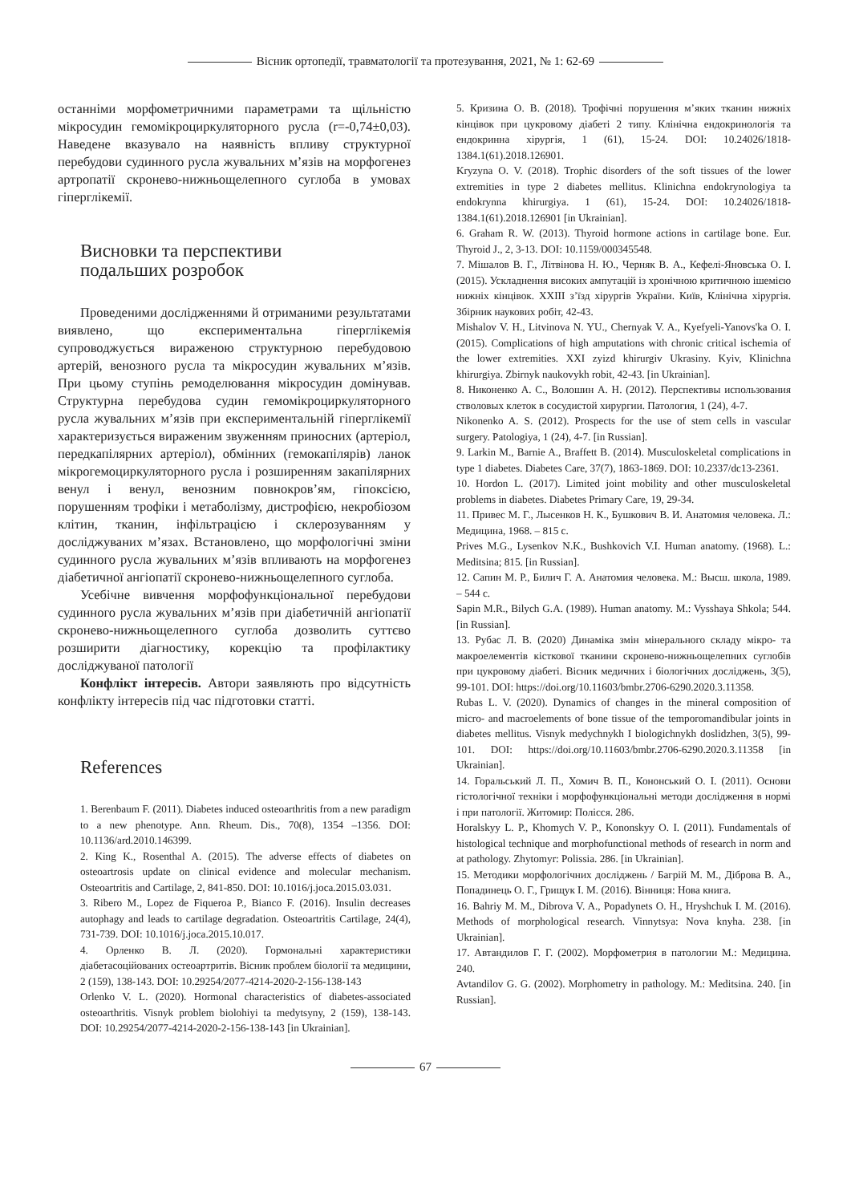Вісник ортопедії, травматології та протезування, 2021, № 1: 62-69
останніми морфометричними параметрами та щільністю мікросудин гемомікроциркуляторного русла (r=-0,74±0,03). Наведене вказувало на наявність впливу структурної перебудови судинного русла жувальних м’язів на морфогенез артропатії скронево-нижньощелепного суглоба в умовах гіперглікемії.
Висновки та перспективи
подальших розробок
Проведеними дослідженнями й отриманими результатами виявлено, що експериментальна гіперглікемія супроводжується вираженою структурною перебудовою артерій, венозного русла та мікросудин жувальних м’язів. При цьому ступінь ремоделювання мікросудин домінував. Структурна перебудова судин гемомікроциркуляторного русла жувальних м’язів при експериментальній гіперглікемії характеризується вираженим звуженням приносних (артеріол, передкапілярних артеріол), обмінних (гемокапілярів) ланок мікрогемоциркуляторного русла і розширенням закапілярних венул і венул, венозним повнокров’ям, гіпоксією, порушенням трофіки і метаболізму, дистрофією, некробіозом клітин, тканин, інфільтрацією і склерозуванням у досліджуваних м’язах. Встановлено, що морфологічні зміни судинного русла жувальних м’язів впливають на морфогенез діабетичної ангіопатії скронево-нижньощелепного суглоба.
Усебічне вивчення морфофункціональної перебудови судинного русла жувальних м’язів при діабетичній ангіопатії скронево-нижньощелепного суглоба дозволить суттєво розширити діагностику, корекцію та профілактику досліджуваної патології
Конфлікт інтересів. Автори заявляють про відсутність конфлікту інтересів під час підготовки статті.
References
1. Berenbaum F. (2011). Diabetes induced osteoarthritis from a new paradigm to a new phenotype. Ann. Rheum. Dis., 70(8), 1354 –1356. DOI: 10.1136/ard.2010.146399.
2. King K., Rosenthal A. (2015). The adverse effects of diabetes on osteoartrosis update on clinical evidence and molecular mechanism. Osteoartritis and Cartilage, 2, 841-850. DOI: 10.1016/j.joca.2015.03.031.
3. Ribero M., Lopez de Fiqueroa P., Bianco F. (2016). Insulin decreases autophagy and leads to cartilage degradation. Osteoartritis Cartilage, 24(4), 731-739. DOI: 10.1016/j.joca.2015.10.017.
4. Орленко В. Л. (2020). Гормональні характеристики діабетасоційованих остеоартритів. Вісник проблем біології та медицини, 2 (159), 138-143. DOI: 10.29254/2077-4214-2020-2-156-138-143
Orlenko V. L. (2020). Hormonal characteristics of diabetes-associated osteoarthritis. Visnyk problem biolohiyi ta medytsyny, 2 (159), 138-143. DOI: 10.29254/2077-4214-2020-2-156-138-143 [in Ukrainian].
5. Кризина О. В. (2018). Трофічні порушення м’яких тканин нижніх кінцівок при цукровому діабеті 2 типу. Клінічна ендокринологія та ендокринна хірургія, 1 (61), 15-24. DOI: 10.24026/1818-1384.1(61).2018.126901.
Kryzyna O. V. (2018). Trophic disorders of the soft tissues of the lower extremities in type 2 diabetes mellitus. Klinichna endokrynologiya ta endokrynna khirurgiya. 1 (61), 15-24. DOI: 10.24026/1818-1384.1(61).2018.126901 [in Ukrainian].
6. Graham R. W. (2013). Thyroid hormone actions in cartilage bone. Eur. Thyroid J., 2, 3-13. DOI: 10.1159/000345548.
7. Мішалов В. Г., Літвінова Н. Ю., Черняк В. А., Кефелі-Яновська О. І. (2015). Ускладнення високих ампутацій із хронічною критичною ішемією нижніх кінцівок. XXIII з’їзд хірургів України. Київ, Клінічна хірургія. Збірник наукових робіт, 42-43.
Mishalov V. H., Litvinova N. YU., Chernyak V. A., Kyefyeli-Yanovs'ka O. I. (2015). Complications of high amputations with chronic critical ischemia of the lower extremities. XXI zyizd khirurgiv Ukrasiny. Kyiv, Klinichna khirurgiya. Zbirnyk naukovykh robit, 42-43. [in Ukrainian].
8. Никоненко А. С., Волошин А. Н. (2012). Перспективы использования стволовых клеток в сосудистой хирургии. Патология, 1 (24), 4-7.
Nikonenko A. S. (2012). Prospects for the use of stem cells in vascular surgery. Patologiya, 1 (24), 4-7. [in Russian].
9. Larkin M., Barnie A., Braffett B. (2014). Musculoskeletal complications in type 1 diabetes. Diabetes Care, 37(7), 1863-1869. DOI: 10.2337/dc13-2361.
10. Hordon L. (2017). Limited joint mobility and other musculoskeletal problems in diabetes. Diabetes Primary Care, 19, 29-34.
11. Привес М. Г., Лысенков Н. К., Бушкович В. И. Анатомия человека. Л.: Медицина, 1968. – 815 с.
Prives M.G., Lysenkov N.K., Bushkovich V.I. Human anatomy. (1968). L.: Meditsina; 815. [in Russian].
12. Сапин М. Р., Билич Г. А. Анатомия человека. М.: Высш. школа, 1989. – 544 с.
Sapin M.R., Bilych G.A. (1989). Human anatomy. M.: Vysshaya Shkola; 544. [in Russian].
13. Рубас Л. В. (2020) Динаміка змін мінерального складу мікро- та макроелементів кісткової тканини скронево-нижньощелепних суглобів при цукровому діабеті. Вісник медичних і біологічних досліджень, 3(5), 99-101. DOI: https://doi.org/10.11603/bmbr.2706-6290.2020.3.11358.
Rubas L. V. (2020). Dynamics of changes in the mineral composition of micro- and macroelements of bone tissue of the temporomandibular joints in diabetes mellitus. Visnyk medychnykh I biologichnykh doslidzhen, 3(5), 99-101. DOI: https://doi.org/10.11603/bmbr.2706-6290.2020.3.11358 [in Ukrainian].
14. Горальський Л. П., Хомич В. П., Кононський О. І. (2011). Основи гістологічної техніки і морфофункціональні методи дослідження в нормі і при патології. Житомир: Полісся. 286.
Horalskyy L. P., Khomych V. P., Kononskyy O. I. (2011). Fundamentals of histological technique and morphofunctional methods of research in norm and at pathology. Zhytomyr: Polissia. 286. [in Ukrainian].
15. Методики морфологічних досліджень / Багрій М. М., Діброва В. А., Попадинець О. Г., Грищук І. М. (2016). Вінниця: Нова книга.
16. Bahriy M. M., Dibrova V. A., Popadynets O. H., Hryshchuk I. M. (2016). Methods of morphological research. Vinnytsya: Nova knyha. 238. [in Ukrainian].
17. Автандилов Г. Г. (2002). Морфометрия в патологии М.: Медицина. 240.
Avtandilov G. G. (2002). Morphometry in pathology. M.: Meditsina. 240. [in Russian].
67